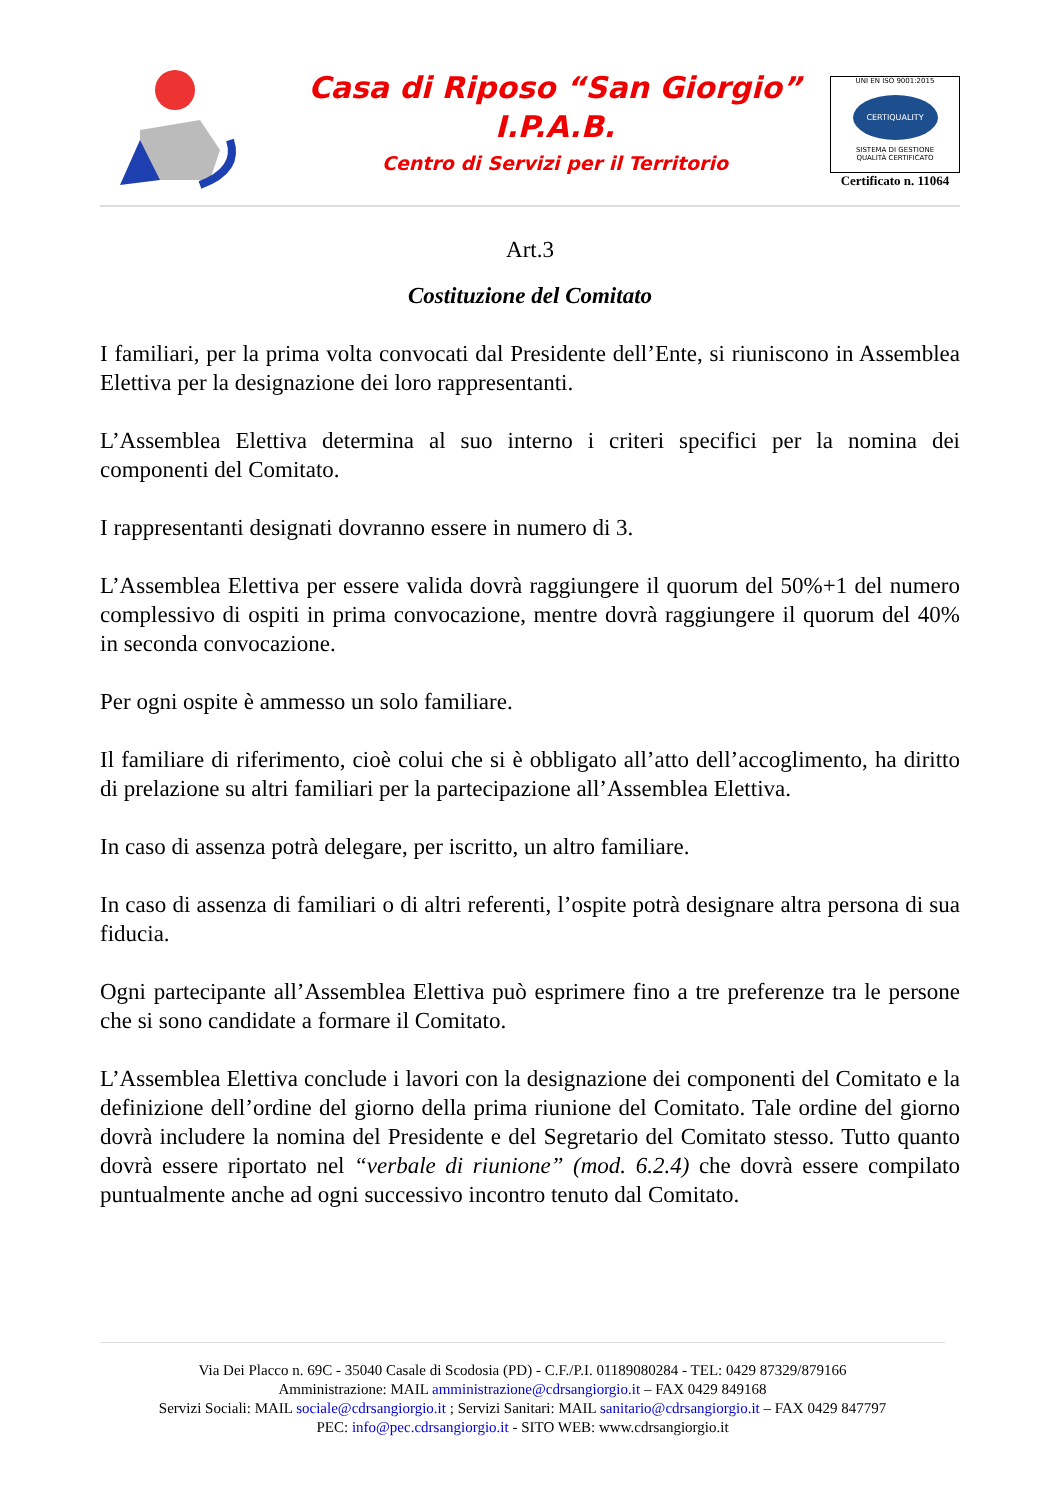Casa di Riposo “San Giorgio”
I.P.A.B.
Centro di Servizi per il Territorio
UNI EN ISO 9001:2015
CERTIQUALITY
SISTEMA DI GESTIONE
QUALITÀ CERTIFICATO
Certificato n. 11064
Art.3
Costituzione del Comitato
I familiari, per la prima volta convocati dal Presidente dell’Ente, si riuniscono in Assemblea Elettiva per la designazione dei loro rappresentanti.
L’Assemblea Elettiva determina al suo interno i criteri specifici per la nomina dei componenti del Comitato.
I rappresentanti designati dovranno essere in numero di 3.
L’Assemblea Elettiva per essere valida dovrà raggiungere il quorum del 50%+1 del numero complessivo di ospiti in prima convocazione, mentre dovrà raggiungere il quorum del 40% in seconda convocazione.
Per ogni ospite è ammesso un solo familiare.
Il familiare di riferimento, cioè colui che si è obbligato all’atto dell’accoglimento, ha diritto di prelazione su altri familiari per la partecipazione all’Assemblea Elettiva.
In caso di assenza potrà delegare, per iscritto, un altro familiare.
In caso di assenza di familiari o di altri referenti, l’ospite potrà designare altra persona di sua fiducia.
Ogni partecipante all’Assemblea Elettiva può esprimere fino a tre preferenze tra le persone che si sono candidate a formare il Comitato.
L’Assemblea Elettiva conclude i lavori con la designazione dei componenti del Comitato e la definizione dell’ordine del giorno della prima riunione del Comitato. Tale ordine del giorno dovrà includere la nomina del Presidente e del Segretario del Comitato stesso. Tutto quanto dovrà essere riportato nel “verbale di riunione” (mod. 6.2.4) che dovrà essere compilato puntualmente anche ad ogni successivo incontro tenuto dal Comitato.
Via Dei Placco n. 69C - 35040 Casale di Scodosia (PD) - C.F./P.I. 01189080284 - TEL: 0429 87329/879166
Amministrazione: MAIL amministrazione@cdrsangiorgio.it – FAX 0429 849168
Servizi Sociali: MAIL sociale@cdrsangiorgio.it ; Servizi Sanitari: MAIL sanitario@cdrsangiorgio.it – FAX 0429 847797
PEC: info@pec.cdrsangiorgio.it - SITO WEB: www.cdrsangiorgio.it